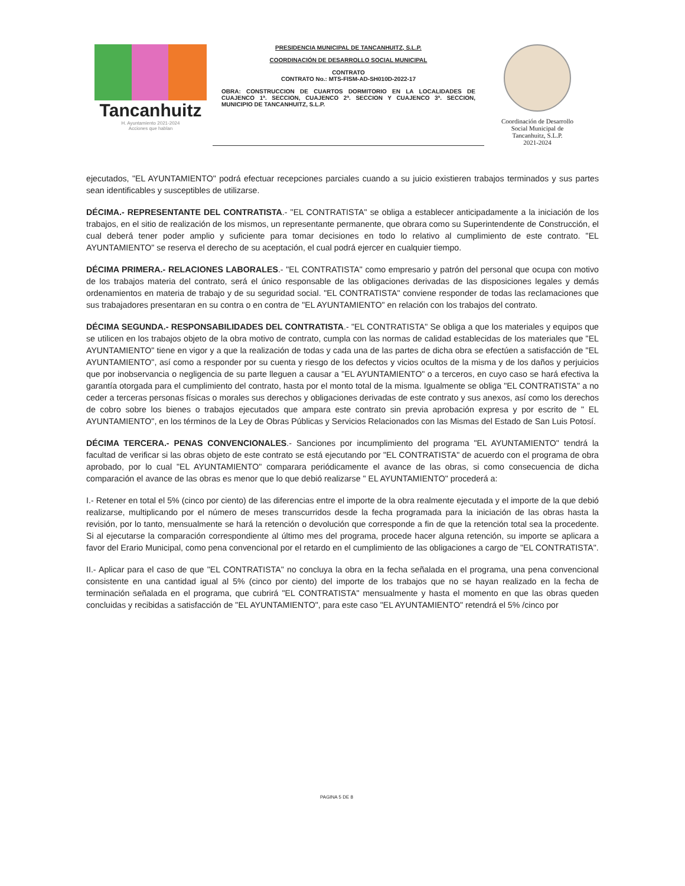Tancanhuitz
H. Ayuntamiento 2021-2024
Acciones que hablan
PRESIDENCIA MUNICIPAL DE TANCANHUITZ, S.L.P.
COORDINACIÓN DE DESARROLLO SOCIAL MUNICIPAL
CONTRATO
CONTRATO No.: MTS-FISM-AD-SH010D-2022-17
OBRA: CONSTRUCCION DE CUARTOS DORMITORIO EN LA LOCALIDADES DE CUAJENCO 1ª. SECCION, CUAJENCO 2ª. SECCION Y CUAJENCO 3ª. SECCION, MUNICIPIO DE TANCANHUITZ, S.L.P.
Coordinación de Desarrollo
Social Municipal de
Tancanhuitz, S.L.P.
2021-2024
ejecutados, "EL AYUNTAMIENTO" podrá efectuar recepciones parciales cuando a su juicio existieren trabajos terminados y sus partes sean identificables y susceptibles de utilizarse.
DÉCIMA.- REPRESENTANTE DEL CONTRATISTA.- "EL CONTRATISTA" se obliga a establecer anticipadamente a la iniciación de los trabajos, en el sitio de realización de los mismos, un representante permanente, que obrara como su Superintendente de Construcción, el cual deberá tener poder amplio y suficiente para tomar decisiones en todo lo relativo al cumplimiento de este contrato. "EL AYUNTAMIENTO" se reserva el derecho de su aceptación, el cual podrá ejercer en cualquier tiempo.
DÉCIMA PRIMERA.- RELACIONES LABORALES.- "EL CONTRATISTA" como empresario y patrón del personal que ocupa con motivo de los trabajos materia del contrato, será el único responsable de las obligaciones derivadas de las disposiciones legales y demás ordenamientos en materia de trabajo y de su seguridad social. "EL CONTRATISTA" conviene responder de todas las reclamaciones que sus trabajadores presentaran en su contra o en contra de "EL AYUNTAMIENTO" en relación con los trabajos del contrato.
DÉCIMA SEGUNDA.- RESPONSABILIDADES DEL CONTRATISTA.- "EL CONTRATISTA" Se obliga a que los materiales y equipos que se utilicen en los trabajos objeto de la obra motivo de contrato, cumpla con las normas de calidad establecidas de los materiales que "EL AYUNTAMIENTO" tiene en vigor y a que la realización de todas y cada una de las partes de dicha obra se efectúen a satisfacción de "EL AYUNTAMIENTO", así como a responder por su cuenta y riesgo de los defectos y vicios ocultos de la misma y de los daños y perjuicios que por inobservancia o negligencia de su parte lleguen a causar a "EL AYUNTAMIENTO" o a terceros, en cuyo caso se hará efectiva la garantía otorgada para el cumplimiento del contrato, hasta por el monto total de la misma. Igualmente se obliga "EL CONTRATISTA" a no ceder a terceras personas físicas o morales sus derechos y obligaciones derivadas de este contrato y sus anexos, así como los derechos de cobro sobre los bienes o trabajos ejecutados que ampara este contrato sin previa aprobación expresa y por escrito de " EL AYUNTAMIENTO", en los términos de la Ley de Obras Públicas y Servicios Relacionados con las Mismas del Estado de San Luis Potosí.
DÉCIMA TERCERA.- PENAS CONVENCIONALES.- Sanciones por incumplimiento del programa "EL AYUNTAMIENTO" tendrá la facultad de verificar si las obras objeto de este contrato se está ejecutando por "EL CONTRATISTA" de acuerdo con el programa de obra aprobado, por lo cual "EL AYUNTAMIENTO" comparara periódicamente el avance de las obras, si como consecuencia de dicha comparación el avance de las obras es menor que lo que debió realizarse " EL AYUNTAMIENTO" procederá a:
I.- Retener en total el 5% (cinco por ciento) de las diferencias entre el importe de la obra realmente ejecutada y el importe de la que debió realizarse, multiplicando por el número de meses transcurridos desde la fecha programada para la iniciación de las obras hasta la revisión, por lo tanto, mensualmente se hará la retención o devolución que corresponde a fin de que la retención total sea la procedente. Si al ejecutarse la comparación correspondiente al último mes del programa, procede hacer alguna retención, su importe se aplicara a favor del Erario Municipal, como pena convencional por el retardo en el cumplimiento de las obligaciones a cargo de "EL CONTRATISTA".
II.- Aplicar para el caso de que "EL CONTRATISTA" no concluya la obra en la fecha señalada en el programa, una pena convencional consistente en una cantidad igual al 5% (cinco por ciento) del importe de los trabajos que no se hayan realizado en la fecha de terminación señalada en el programa, que cubrirá "EL CONTRATISTA" mensualmente y hasta el momento en que las obras queden concluidas y recibidas a satisfacción de "EL AYUNTAMIENTO", para este caso "EL AYUNTAMIENTO" retendrá el 5% /cinco por
PAGINA 5 DE 8